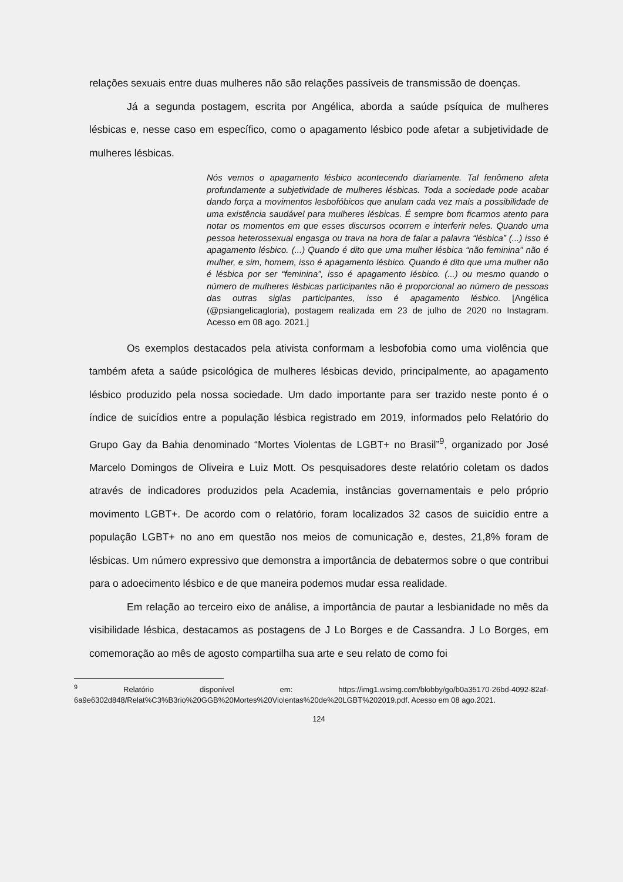relações sexuais entre duas mulheres não são relações passíveis de transmissão de doenças.
Já a segunda postagem, escrita por Angélica, aborda a saúde psíquica de mulheres lésbicas e, nesse caso em específico, como o apagamento lésbico pode afetar a subjetividade de mulheres lésbicas.
Nós vemos o apagamento lésbico acontecendo diariamente. Tal fenômeno afeta profundamente a subjetividade de mulheres lésbicas. Toda a sociedade pode acabar dando força a movimentos lesbofóbicos que anulam cada vez mais a possibilidade de uma existência saudável para mulheres lésbicas. É sempre bom ficarmos atento para notar os momentos em que esses discursos ocorrem e interferir neles. Quando uma pessoa heterossexual engasga ou trava na hora de falar a palavra “lésbica” (...) isso é apagamento lésbico. (...) Quando é dito que uma mulher lésbica “não feminina” não é mulher, e sim, homem, isso é apagamento lésbico. Quando é dito que uma mulher não é lésbica por ser “feminina”, isso é apagamento lésbico. (...) ou mesmo quando o número de mulheres lésbicas participantes não é proporcional ao número de pessoas das outras siglas participantes, isso é apagamento lésbico. [Angélica (@psiangelicagloria), postagem realizada em 23 de julho de 2020 no Instagram. Acesso em 08 ago. 2021.]
Os exemplos destacados pela ativista conformam a lesbofobia como uma violência que também afeta a saúde psicológica de mulheres lésbicas devido, principalmente, ao apagamento lésbico produzido pela nossa sociedade. Um dado importante para ser trazido neste ponto é o índice de suicídios entre a população lésbica registrado em 2019, informados pelo Relatório do Grupo Gay da Bahia denominado “Mortes Violentas de LGBT+ no Brasil”<sup>9</sup>, organizado por José Marcelo Domingos de Oliveira e Luiz Mott. Os pesquisadores deste relatório coletam os dados através de indicadores produzidos pela Academia, instâncias governamentais e pelo próprio movimento LGBT+. De acordo com o relatório, foram localizados 32 casos de suicídio entre a população LGBT+ no ano em questão nos meios de comunicação e, destes, 21,8% foram de lésbicas. Um número expressivo que demonstra a importância de debatermos sobre o que contribui para o adoecimento lésbico e de que maneira podemos mudar essa realidade.
Em relação ao terceiro eixo de análise, a importância de pautar a lesbianidade no mês da visibilidade lésbica, destacamos as postagens de J Lo Borges e de Cassandra. J Lo Borges, em comemoração ao mês de agosto compartilha sua arte e seu relato de como foi
<sup>9</sup> Relatório disponível em: https://img1.wsimg.com/blobby/go/b0a35170-26bd-4092-82af-6a9e6302d848/Relat%C3%B3rio%20GGB%20Mortes%20Violentas%20de%20LGBT%202019.pdf. Acesso em 08 ago.2021.
124